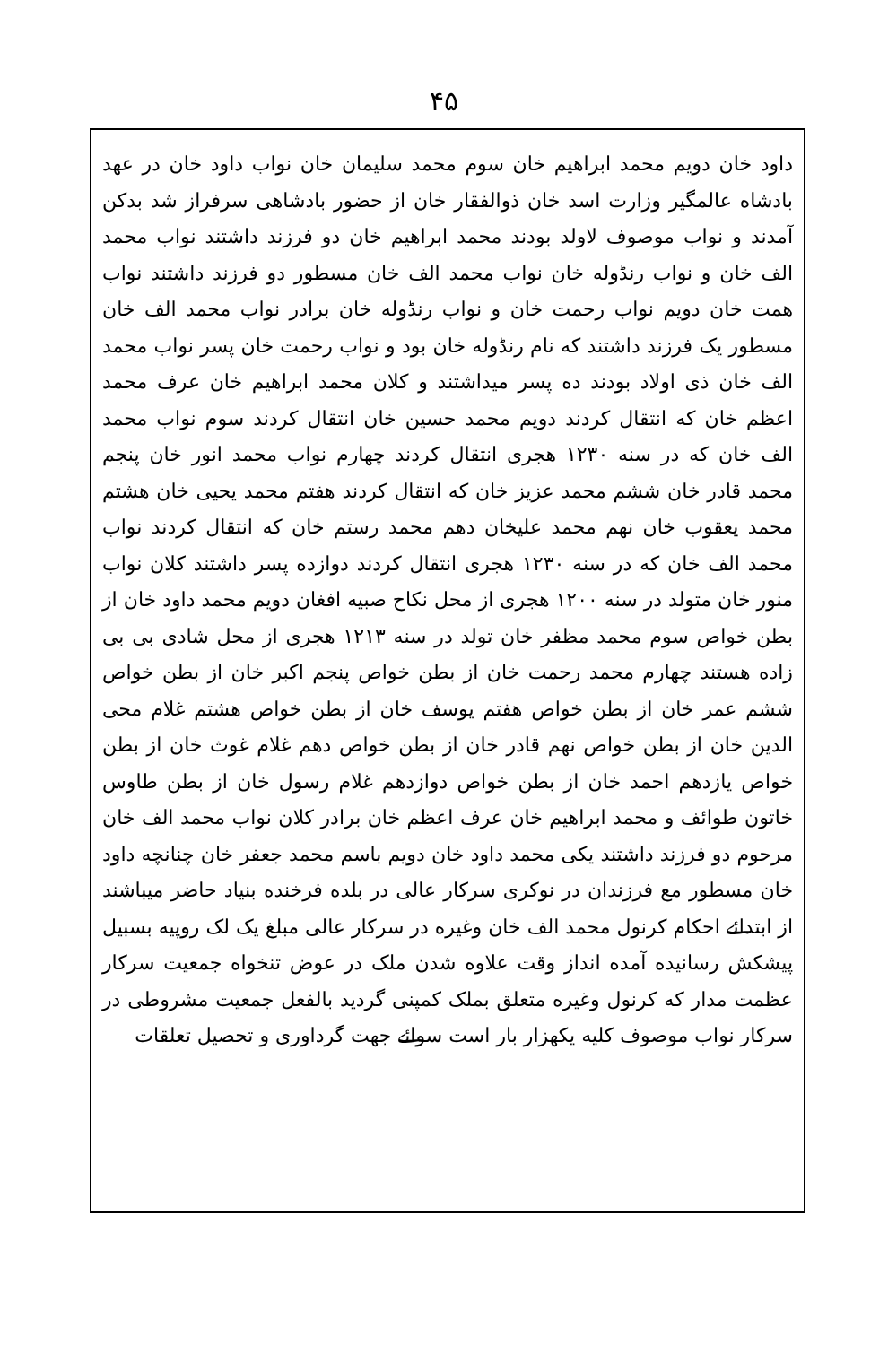۴۵
داود خان دویم محمد ابراهیم خان سوم محمد سلیمان خان نواب داود خان در عهد بادشاه عالمگیر وزارت اسد خان ذوالفقار خان از حضور بادشاهی سرفراز شد بدکن آمدند و نواب موصوف لاولد بودند محمد ابراهیم خان دو فرزند داشتند نواب محمد الف خان و نواب رنڈوله خان نواب محمد الف خان مسطور دو فرزند داشتند نواب همت خان دویم نواب رحمت خان و نواب رنڈوله خان برادر نواب محمد الف خان مسطور یک فرزند داشتند که نام رنڈوله خان بود و نواب رحمت خان پسر نواب محمد الف خان ذی اولاد بودند ده پسر میداشتند و کلان محمد ابراهیم خان عرف محمد اعظم خان که انتقال کردند دویم محمد حسین خان انتقال کردند سوم نواب محمد الف خان که در سنه ۱۲۳۰ هجری انتقال کردند چهارم نواب محمد انور خان پنجم محمد قادر خان ششم محمد عزیز خان که انتقال کردند هفتم محمد یحیی خان هشتم محمد یعقوب خان نهم محمد علیخان دهم محمد رستم خان که انتقال کردند نواب محمد الف خان که در سنه ۱۲۳۰ هجری انتقال کردند دوازده پسر داشتند کلان نواب منور خان متولد در سنه ۱۲۰۰ هجری از محل نکاح صبیه افغان دویم محمد داود خان از بطن خواص سوم محمد مظفر خان تولد در سنه ۱۲۱۳ هجری از محل شادی بی بی زاده هستند چهارم محمد رحمت خان از بطن خواص پنجم اکبر خان از بطن خواص ششم عمر خان از بطن خواص هفتم یوسف خان از بطن خواص هشتم غلام محی الدین خان از بطن خواص نهم قادر خان از بطن خواص دهم غلام غوث خان از بطن خواص یازدهم احمد خان از بطن خواص دوازدهم غلام رسول خان از بطن طاوس خاتون طوائف و محمد ابراهیم خان عرف اعظم خان برادر کلان نواب محمد الف خان مرحوم دو فرزند داشتند یکی محمد داود خان دویم باسم محمد جعفر خان چنانچه داود خان مسطور مع فرزندان در نوکری سرکار عالی در بلده فرخنده بنیاد حاضر میباشند از ابتدائے احکام کرنول محمد الف خان وغیره در سرکار عالی مبلغ یک لک روپیه بسبیل پیشکش رسانیده آمده انداز وقت علاوه شدن ملک در عوض تنخواه جمعیت سرکار عظمت مدار که کرنول وغیره متعلق بملک کمپنی گردید بالفعل جمعیت مشروطی در سرکار نواب موصوف کلیه یکهزار بار است سوائے جهت گرداوری و تحصیل تعلقات